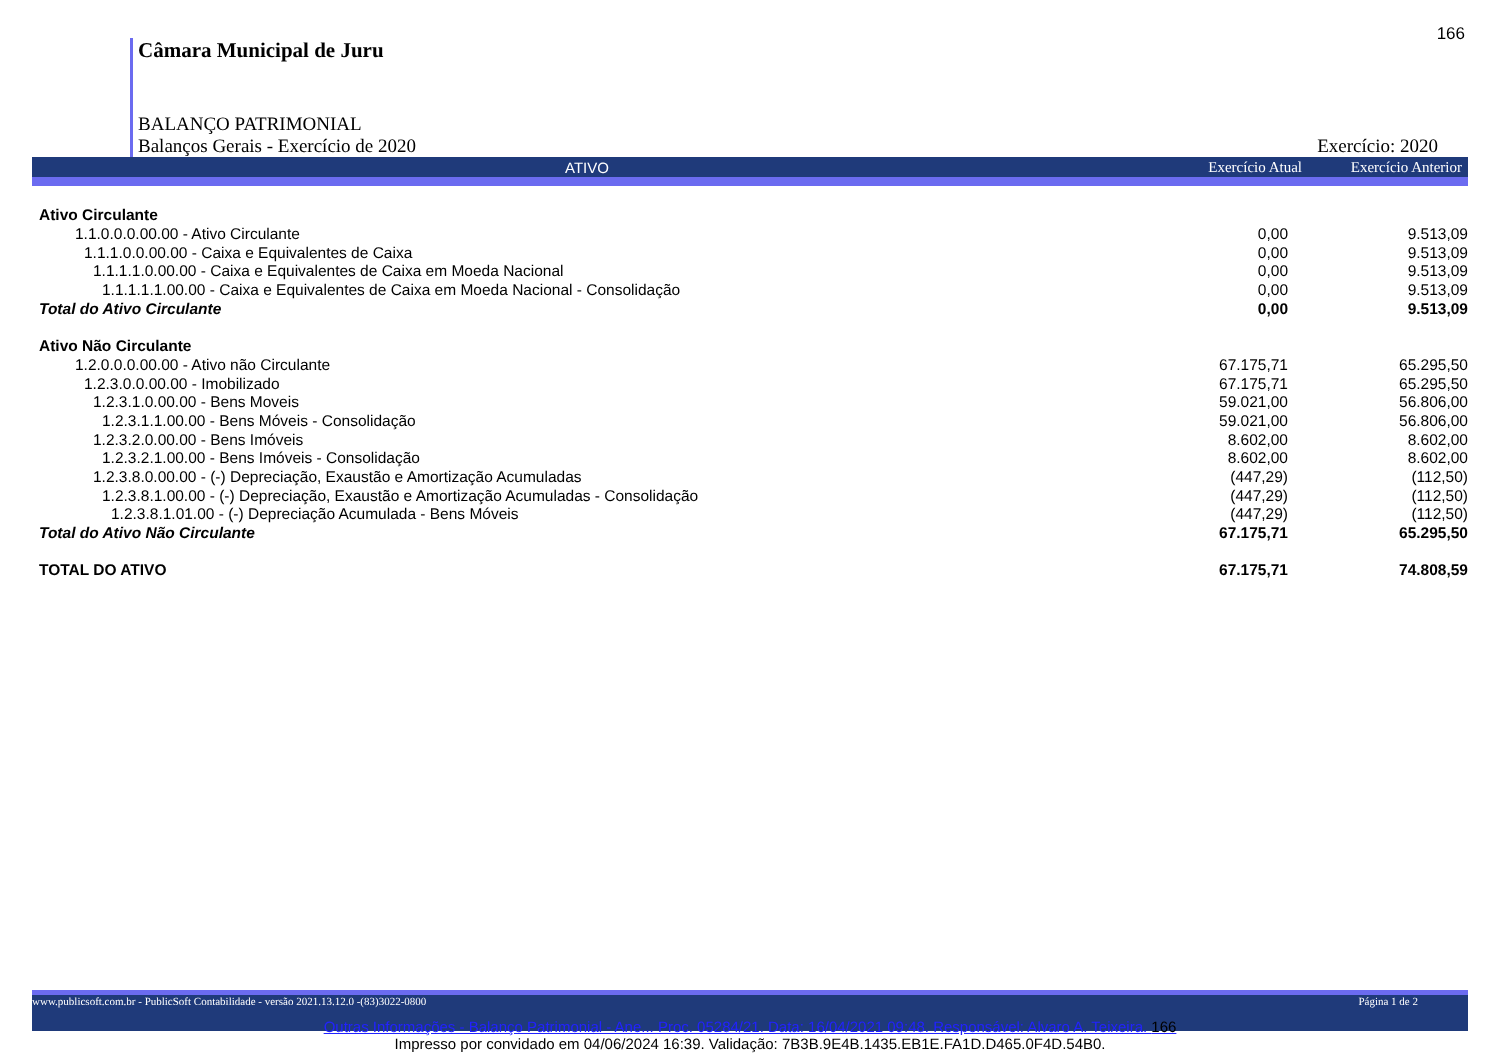166
Câmara Municipal de Juru
BALANÇO PATRIMONIAL
Balanços Gerais - Exercício de 2020 Exercício: 2020
ATIVO Exercício Atual Exercício Anterior
| Ativo Circulante | | |
| 1.1.0.0.0.00.00 - Ativo Circulante | 0,00 | 9.513,09 |
| 1.1.1.0.0.00.00 - Caixa e Equivalentes de Caixa | 0,00 | 9.513,09 |
| 1.1.1.1.0.00.00 - Caixa e Equivalentes de Caixa em Moeda Nacional | 0,00 | 9.513,09 |
| 1.1.1.1.1.00.00 - Caixa e Equivalentes de Caixa em Moeda Nacional - Consolidação | 0,00 | 9.513,09 |
| Total do Ativo Circulante | 0,00 | 9.513,09 |
| Ativo Não Circulante | | |
| 1.2.0.0.0.00.00 - Ativo não Circulante | 67.175,71 | 65.295,50 |
| 1.2.3.0.0.00.00 - Imobilizado | 67.175,71 | 65.295,50 |
| 1.2.3.1.0.00.00 - Bens Moveis | 59.021,00 | 56.806,00 |
| 1.2.3.1.1.00.00 - Bens Móveis - Consolidação | 59.021,00 | 56.806,00 |
| 1.2.3.2.0.00.00 - Bens Imóveis | 8.602,00 | 8.602,00 |
| 1.2.3.2.1.00.00 - Bens Imóveis - Consolidação | 8.602,00 | 8.602,00 |
| 1.2.3.8.0.00.00 - (-) Depreciação, Exaustão e Amortização Acumuladas | (447,29) | (112,50) |
| 1.2.3.8.1.00.00 - (-) Depreciação, Exaustão e Amortização Acumuladas - Consolidação | (447,29) | (112,50) |
| 1.2.3.8.1.01.00 - (-) Depreciação Acumulada - Bens Móveis | (447,29) | (112,50) |
| Total do Ativo Não Circulante | 67.175,71 | 65.295,50 |
| TOTAL DO ATIVO | 67.175,71 | 74.808,59 |
www.publicsoft.com.br - PublicSoft Contabilidade - versão 2021.13.12.0 -(83)3022-0800 Página 1 de 2
Outras Informações - Balanço Patrimonial - Ane... Proc. 05284/21. Data: 16/04/2021 09:48. Responsável: Alvaro A. Teixeira. 166
Impresso por convidado em 04/06/2024 16:39. Validação: 7B3B.9E4B.1435.EB1E.FA1D.D465.0F4D.54B0.